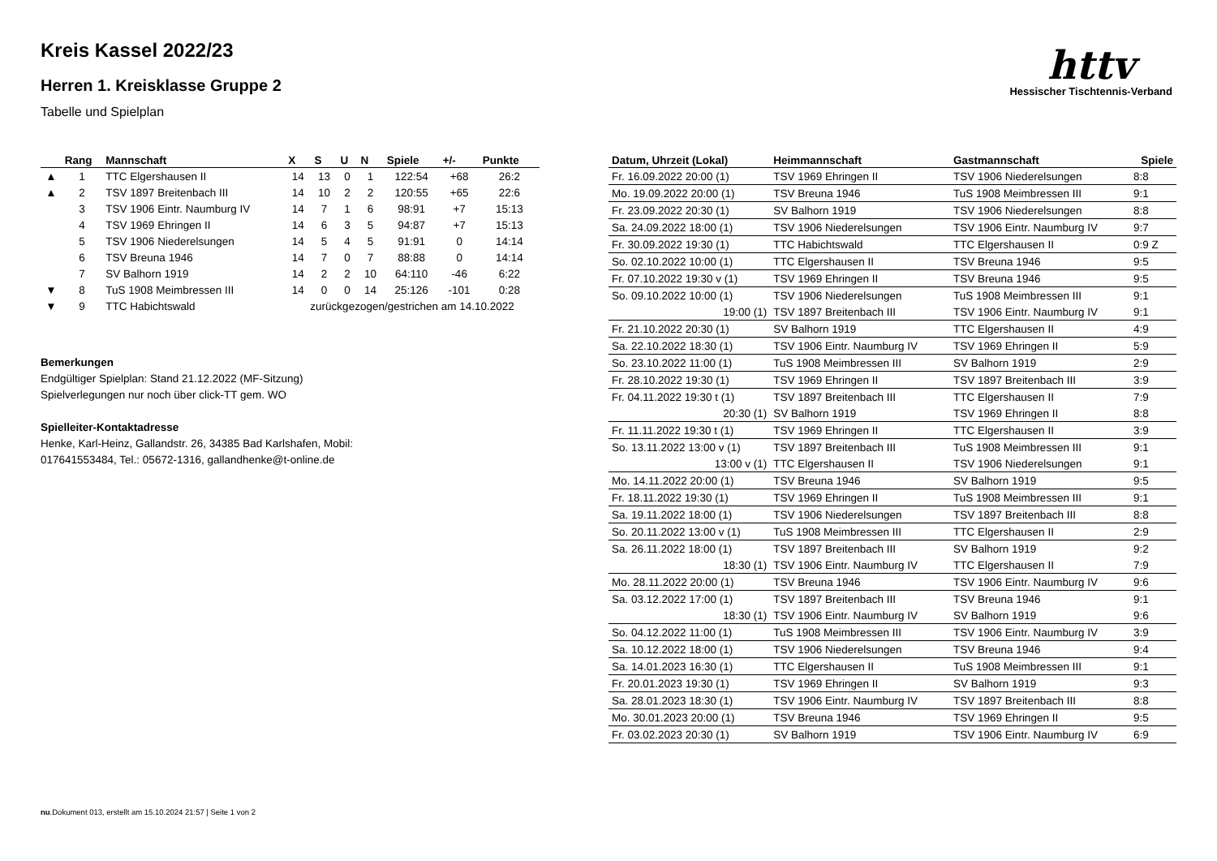httv
Hessischer Tischtennis-Verband
Kreis Kassel 2022/23
Herren 1. Kreisklasse Gruppe 2
Tabelle und Spielplan
| | Rang | Mannschaft | X | S | U | N | Spiele | +/- | Punkte |
| --- | --- | --- | --- | --- | --- | --- | --- | --- | --- |
| ▲ | 1 | TTC Elgershausen II | 14 | 13 | 0 | 1 | 122:54 | +68 | 26:2 |
| ▲ | 2 | TSV 1897 Breitenbach III | 14 | 10 | 2 | 2 | 120:55 | +65 | 22:6 |
| | 3 | TSV 1906 Eintr. Naumburg IV | 14 | 7 | 1 | 6 | 98:91 | +7 | 15:13 |
| | 4 | TSV 1969 Ehringen II | 14 | 6 | 3 | 5 | 94:87 | +7 | 15:13 |
| | 5 | TSV 1906 Niederelsungen | 14 | 5 | 4 | 5 | 91:91 | 0 | 14:14 |
| | 6 | TSV Breuna 1946 | 14 | 7 | 0 | 7 | 88:88 | 0 | 14:14 |
| | 7 | SV Balhorn 1919 | 14 | 2 | 2 | 10 | 64:110 | -46 | 6:22 |
| ▼ | 8 | TuS 1908 Meimbressen III | 14 | 0 | 0 | 14 | 25:126 | -101 | 0:28 |
| ▼ | 9 | TTC Habichtswald | zurückgezogen/gestrichen am 14.10.2022 | | | | | | |
Bemerkungen
Endgültiger Spielplan: Stand 21.12.2022 (MF-Sitzung)
Spielverlegungen nur noch über click-TT gem. WO
Spielleiter-Kontaktadresse
Henke, Karl-Heinz, Gallandstr. 26, 34385 Bad Karlshafen, Mobil:
017641553484, Tel.: 05672-1316, gallandhenke@t-online.de
| Datum, Uhrzeit (Lokal) | Heimmannschaft | Gastmannschaft | Spiele |
| --- | --- | --- | --- |
| Fr. 16.09.2022 20:00 (1) | TSV 1969 Ehringen II | TSV 1906 Niederelsungen | 8:8 |
| Mo. 19.09.2022 20:00 (1) | TSV Breuna 1946 | TuS 1908 Meimbressen III | 9:1 |
| Fr. 23.09.2022 20:30 (1) | SV Balhorn 1919 | TSV 1906 Niederelsungen | 8:8 |
| Sa. 24.09.2022 18:00 (1) | TSV 1906 Niederelsungen | TSV 1906 Eintr. Naumburg IV | 9:7 |
| Fr. 30.09.2022 19:30 (1) | TTC Habichtswald | TTC Elgershausen II | 0:9 Z |
| So. 02.10.2022 10:00 (1) | TTC Elgershausen II | TSV Breuna 1946 | 9:5 |
| Fr. 07.10.2022 19:30 v (1) | TSV 1969 Ehringen II | TSV Breuna 1946 | 9:5 |
| So. 09.10.2022 10:00 (1) | TSV 1906 Niederelsungen | TuS 1908 Meimbressen III | 9:1 |
| 19:00 (1) | TSV 1897 Breitenbach III | TSV 1906 Eintr. Naumburg IV | 9:1 |
| Fr. 21.10.2022 20:30 (1) | SV Balhorn 1919 | TTC Elgershausen II | 4:9 |
| Sa. 22.10.2022 18:30 (1) | TSV 1906 Eintr. Naumburg IV | TSV 1969 Ehringen II | 5:9 |
| So. 23.10.2022 11:00 (1) | TuS 1908 Meimbressen III | SV Balhorn 1919 | 2:9 |
| Fr. 28.10.2022 19:30 (1) | TSV 1969 Ehringen II | TSV 1897 Breitenbach III | 3:9 |
| Fr. 04.11.2022 19:30 t (1) | TSV 1897 Breitenbach III | TTC Elgershausen II | 7:9 |
| 20:30 (1) | SV Balhorn 1919 | TSV 1969 Ehringen II | 8:8 |
| Fr. 11.11.2022 19:30 t (1) | TSV 1969 Ehringen II | TTC Elgershausen II | 3:9 |
| So. 13.11.2022 13:00 v (1) | TSV 1897 Breitenbach III | TuS 1908 Meimbressen III | 9:1 |
| 13:00 v (1) | TTC Elgershausen II | TSV 1906 Niederelsungen | 9:1 |
| Mo. 14.11.2022 20:00 (1) | TSV Breuna 1946 | SV Balhorn 1919 | 9:5 |
| Fr. 18.11.2022 19:30 (1) | TSV 1969 Ehringen II | TuS 1908 Meimbressen III | 9:1 |
| Sa. 19.11.2022 18:00 (1) | TSV 1906 Niederelsungen | TSV 1897 Breitenbach III | 8:8 |
| So. 20.11.2022 13:00 v (1) | TuS 1908 Meimbressen III | TTC Elgershausen II | 2:9 |
| Sa. 26.11.2022 18:00 (1) | TSV 1897 Breitenbach III | SV Balhorn 1919 | 9:2 |
| 18:30 (1) | TSV 1906 Eintr. Naumburg IV | TTC Elgershausen II | 7:9 |
| Mo. 28.11.2022 20:00 (1) | TSV Breuna 1946 | TSV 1906 Eintr. Naumburg IV | 9:6 |
| Sa. 03.12.2022 17:00 (1) | TSV 1897 Breitenbach III | TSV Breuna 1946 | 9:1 |
| 18:30 (1) | TSV 1906 Eintr. Naumburg IV | SV Balhorn 1919 | 9:6 |
| So. 04.12.2022 11:00 (1) | TuS 1908 Meimbressen III | TSV 1906 Eintr. Naumburg IV | 3:9 |
| Sa. 10.12.2022 18:00 (1) | TSV 1906 Niederelsungen | TSV Breuna 1946 | 9:4 |
| Sa. 14.01.2023 16:30 (1) | TTC Elgershausen II | TuS 1908 Meimbressen III | 9:1 |
| Fr. 20.01.2023 19:30 (1) | TSV 1969 Ehringen II | SV Balhorn 1919 | 9:3 |
| Sa. 28.01.2023 18:30 (1) | TSV 1906 Eintr. Naumburg IV | TSV 1897 Breitenbach III | 8:8 |
| Mo. 30.01.2023 20:00 (1) | TSV Breuna 1946 | TSV 1969 Ehringen II | 9:5 |
| Fr. 03.02.2023 20:30 (1) | SV Balhorn 1919 | TSV 1906 Eintr. Naumburg IV | 6:9 |
nu.Dokument 013, erstellt am 15.10.2024 21:57 | Seite 1 von 2